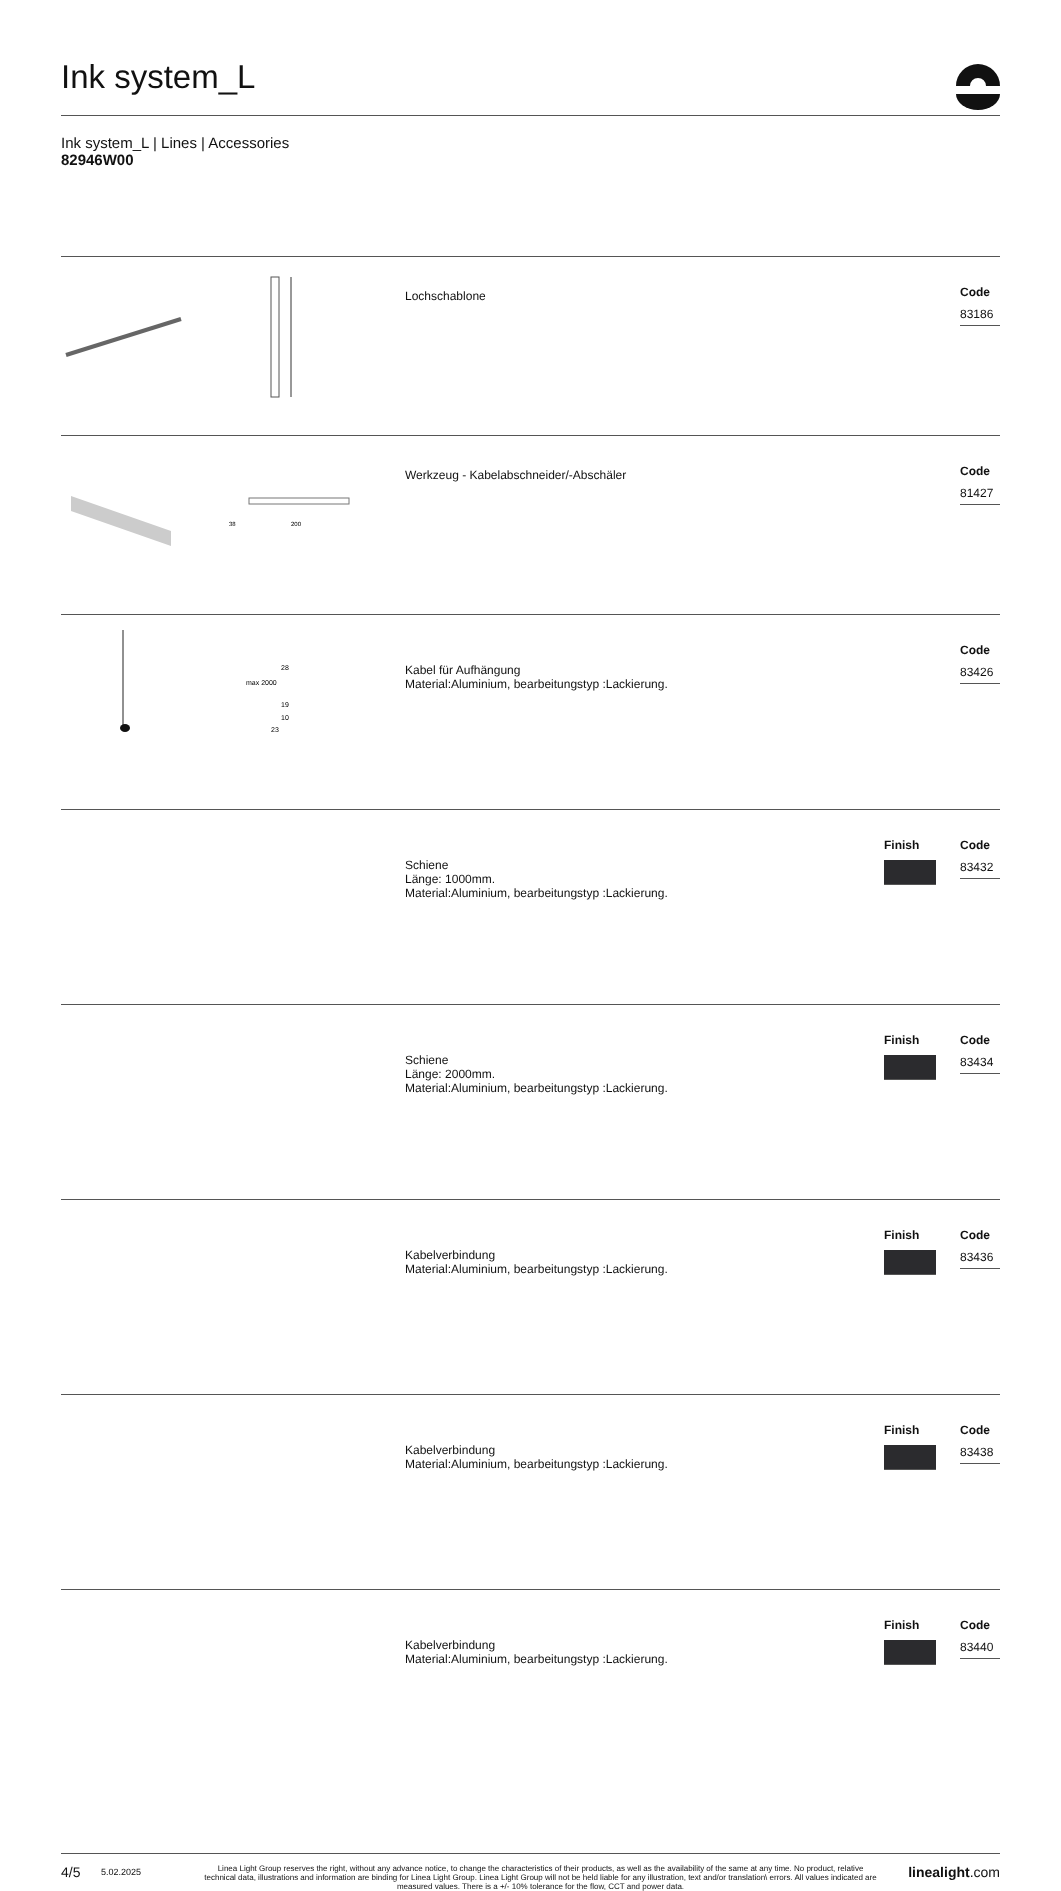Ink system_L
Ink system_L | Lines | Accessories
82946W00
| | Lochschablone | | Code 83186 |
| 38 200 | Werkzeug - Kabelabschneider/-Abschäler | | Code 81427 |
| max 2000 28 19 10 23 | Kabel für Aufhängung Material:Aluminium, bearbeitungstyp :Lackierung. | | Code 83426 |
| | Schiene Länge: 1000mm. Material:Aluminium, bearbeitungstyp :Lackierung. | Finish | Code 83432 |
| | Schiene Länge: 2000mm. Material:Aluminium, bearbeitungstyp :Lackierung. | Finish | Code 83434 |
| | Kabelverbindung Material:Aluminium, bearbeitungstyp :Lackierung. | Finish | Code 83436 |
| | Kabelverbindung Material:Aluminium, bearbeitungstyp :Lackierung. | Finish | Code 83438 |
| | Kabelverbindung Material:Aluminium, bearbeitungstyp :Lackierung. | Finish | Code 83440 |
4/5
5.02.2025
Linea Light Group reserves the right, without any advance notice, to change the characteristics of their products, as well as the availability of the same at any time. No product, relative technical data, illustrations and information are binding for Linea Light Group. Linea Light Group will not be held liable for any illustration, text and/or translation\ errors. All values indicated are measured values. There is a +/- 10% tolerance for the flow, CCT and power data.
linealight.com